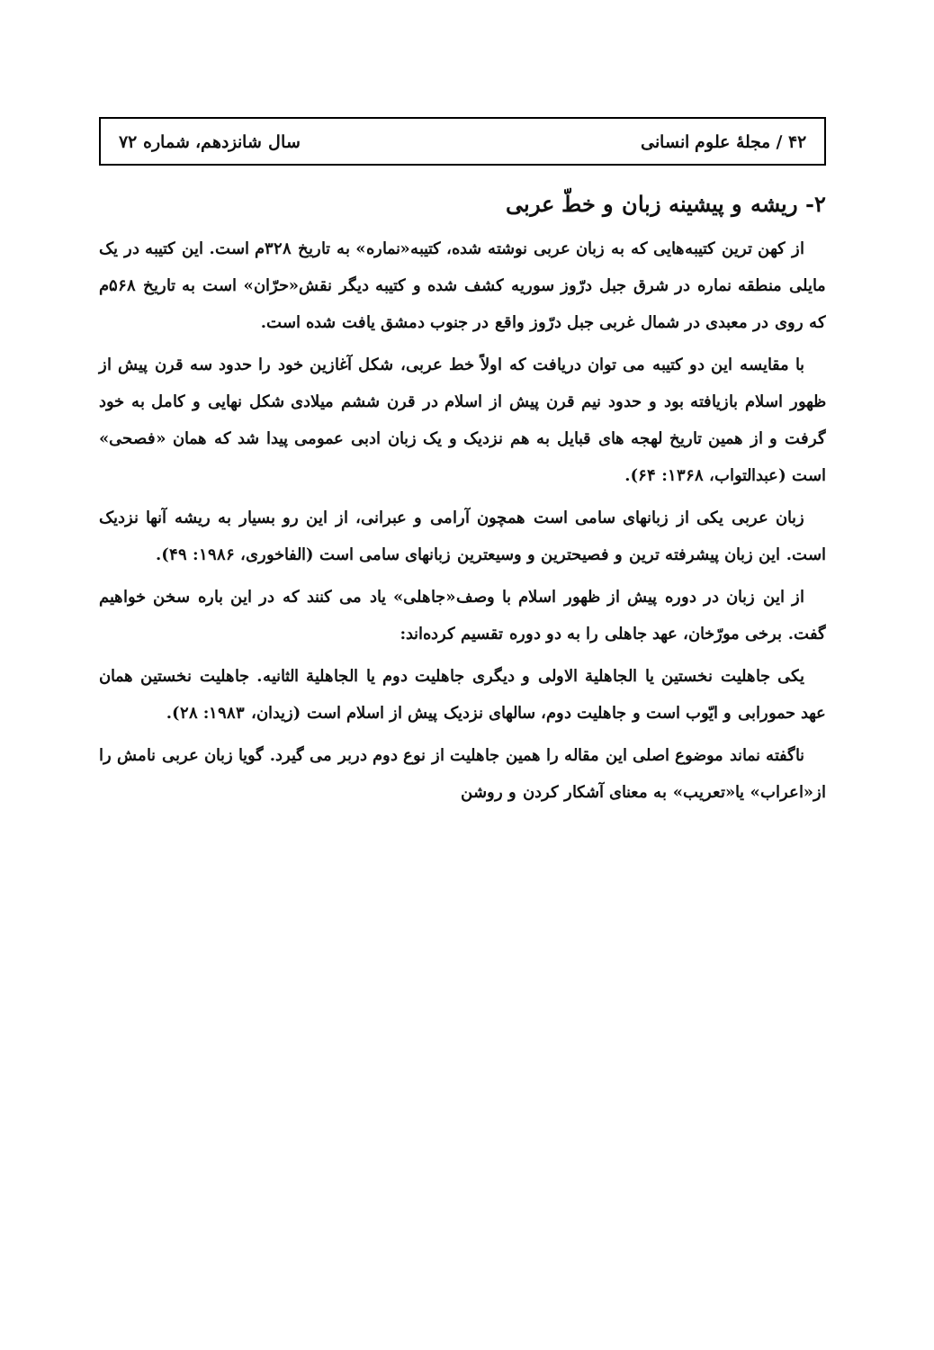۴۲ / مجلهٔ علوم انسانی سال شانزدهم، شماره ۷۲
۲- ریشه و پیشینه زبان و خطّ عربی
از کهن ترین کتیبه‌هایی که به زبان عربی نوشته شده، کتیبه«نماره» به تاریخ ۳۲۸م است. این کتیبه در یک مایلی منطقه نماره در شرق جبل درّوز سوریه کشف شده و کتیبه دیگر نقش«حرّان» است به تاریخ ۵۶۸م که روی در معبدی در شمال غربی جبل درّوز واقع در جنوب دمشق یافت شده است.
با مقایسه این دو کتیبه می توان دریافت که اولاً خط عربی، شکل آغازین خود را حدود سه قرن پیش از ظهور اسلام بازیافته بود و حدود نیم قرن پیش از اسلام در قرن ششم میلادی شکل نهایی و کامل به خود گرفت و از همین تاریخ لهجه های قبایل به هم نزدیک و یک زبان ادبی عمومی پیدا شد که همان «فصحی» است (عبدالتواب، ۱۳۶۸: ۶۴).
زبان عربی یکی از زبانهای سامی است همچون آرامی و عبرانی، از این رو بسیار به ریشه آنها نزدیک است. این زبان پیشرفته ترین و فصیحترین و وسیعترین زبانهای سامی است (الفاخوری، ۱۹۸۶: ۴۹).
از این زبان در دوره پیش از ظهور اسلام با وصف«جاهلی» یاد می کنند که در این باره سخن خواهیم گفت. برخی مورّخان، عهد جاهلی را به دو دوره تقسیم کرده‌اند:
یکی جاهلیت نخستین یا الجاهلیة الاولی و دیگری جاهلیت دوم یا الجاهلیة الثانیه. جاهلیت نخستین همان عهد حمورابی و ایّوب است و جاهلیت دوم، سالهای نزدیک پیش از اسلام است (زیدان، ۱۹۸۳: ۲۸).
ناگفته نماند موضوع اصلی این مقاله را همین جاهلیت از نوع دوم دربر می گیرد. گویا زبان عربی نامش را از«اعراب» یا«تعریب» به معنای آشکار کردن و روشن